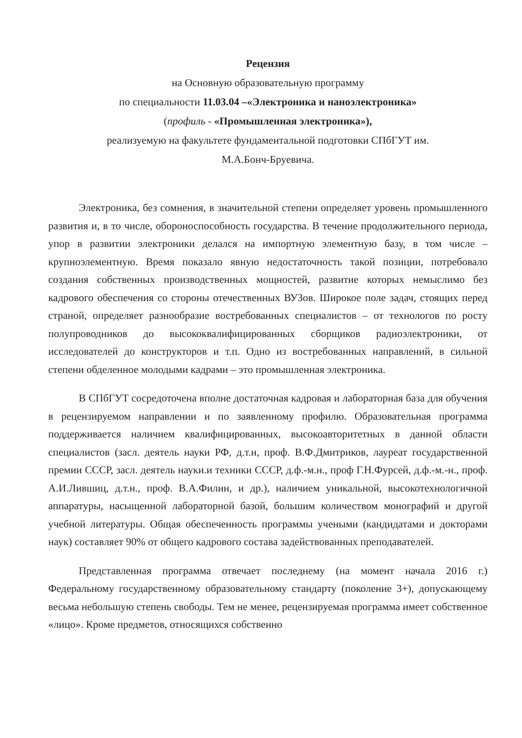Рецензия
на Основную образовательную программу
по специальности 11.03.04 –«Электроника и наноэлектроника»
(профиль - «Промышленная электроника»),
реализуемую на факультете фундаментальной подготовки СПбГУТ им.
М.А.Бонч-Бруевича.
Электроника, без сомнения, в значительной степени определяет уровень промышленного развития и, в то числе, обороноспособность государства. В течение продолжительного периода, упор в развитии электроники делался на импортную элементную базу, в том числе – крупноэлементную. Время показало явную недостаточность такой позиции, потребовало создания собственных производственных мощностей, развитие которых немыслимо без кадрового обеспечения со стороны отечественных ВУЗов. Широкое поле задач, стоящих перед страной, определяет разнообразие востребованных специалистов – от технологов по росту полупроводников до высококвалифицированных сборщиков радиоэлектроники, от исследователей до конструкторов и т.п. Одно из востребованных направлений, в сильной степени обделенное молодыми кадрами – это промышленная электроника.
В СПбГУТ сосредоточена вполне достаточная кадровая и лабораторная база для обучения в рецензируемом направлении и по заявленному профилю. Образовательная программа поддерживается наличием квалифицированных, высокоавторитетных в данной области специалистов (засл. деятель науки РФ, д.т.н, проф. В.Ф.Дмитриков, лауреат государственной премии СССР, засл. деятель науки.и техники СССР, д.ф.-м.н., проф Г.Н.Фурсей, д.ф.-м.-н., проф. А.И.Лившиц, д.т.н., проф. В.А.Филин, и др.), наличием уникальной, высокотехнологичной аппаратуры, насыщенной лабораторной базой, большим количеством монографий и другой учебной литературы. Общая обеспеченность программы учеными (кандидатами и докторами наук) составляет 90% от общего кадрового состава задействованных преподавателей.
Представленная программа отвечает последнему (на момент начала 2016 г.) Федеральному государственному образовательному стандарту (поколение 3+), допускающему весьма небольшую степень свободы. Тем не менее, рецензируемая программа имеет собственное «лицо». Кроме предметов, относящихся собственно